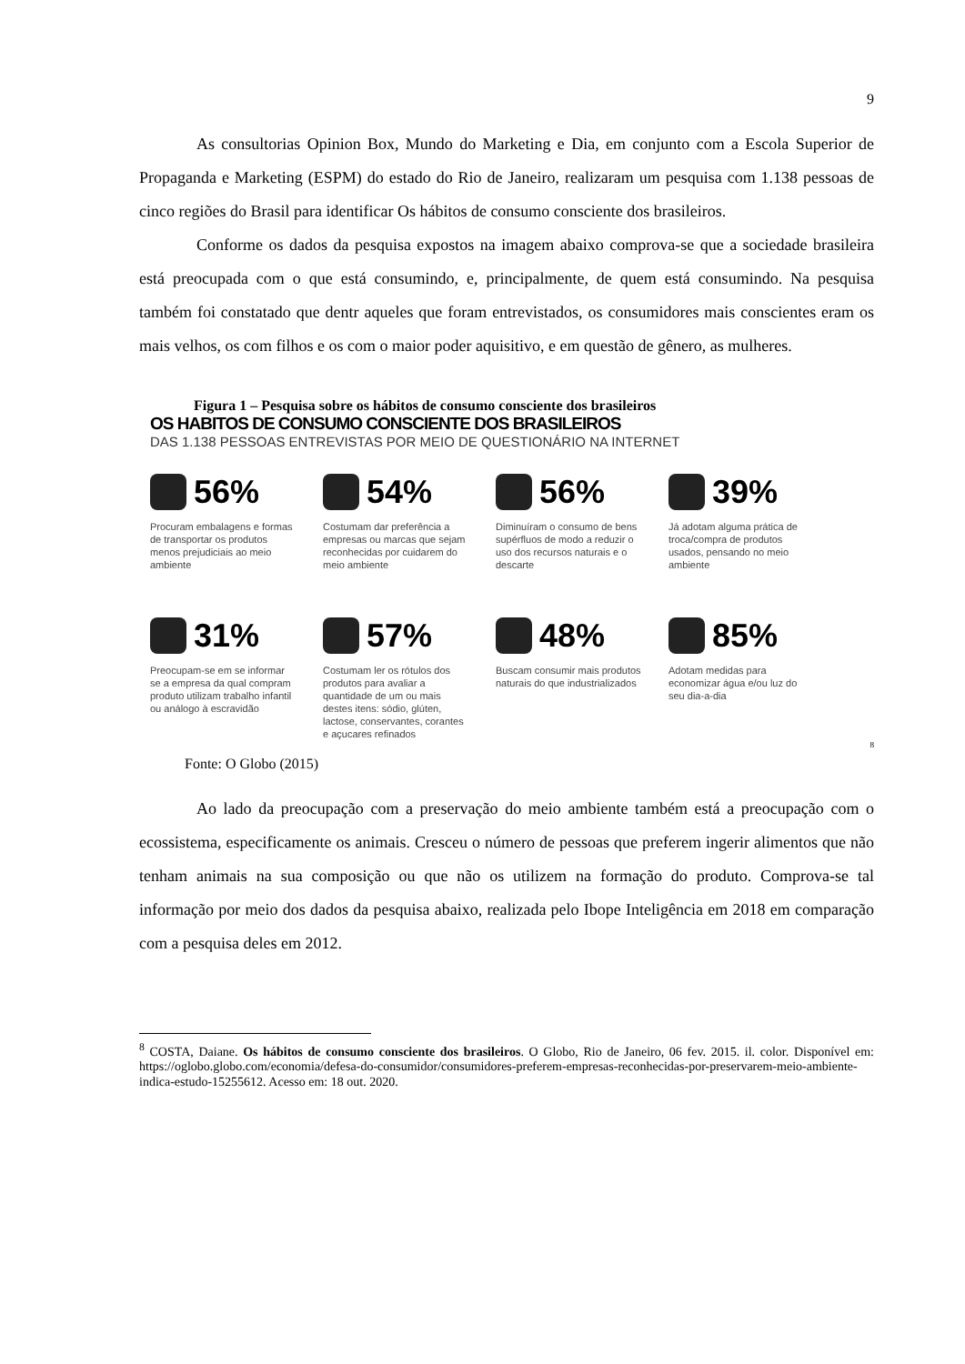9
As consultorias Opinion Box, Mundo do Marketing e Dia, em conjunto com a Escola Superior de Propaganda e Marketing (ESPM) do estado do Rio de Janeiro, realizaram um pesquisa com 1.138 pessoas de cinco regiões do Brasil para identificar Os hábitos de consumo consciente dos brasileiros.
Conforme os dados da pesquisa expostos na imagem abaixo comprova-se que a sociedade brasileira está preocupada com o que está consumindo, e, principalmente, de quem está consumindo. Na pesquisa também foi constatado que dentr aqueles que foram entrevistados, os consumidores mais conscientes eram os mais velhos, os com filhos e os com o maior poder aquisitivo, e em questão de gênero, as mulheres.
Figura 1 – Pesquisa sobre os hábitos de consumo consciente dos brasileiros
OS HABITOS DE CONSUMO CONSCIENTE DOS BRASILEIROS
DAS 1.138 PESSOAS ENTREVISTAS POR MEIO DE QUESTIONÁRIO NA INTERNET
56%
Procuram embalagens e formas de transportar os produtos menos prejudiciais ao meio ambiente
54%
Costumam dar preferência a empresas ou marcas que sejam reconhecidas por cuidarem do meio ambiente
56%
Diminuíram o consumo de bens supérfluos de modo a reduzir o uso dos recursos naturais e o descarte
39%
Já adotam alguma prática de troca/compra de produtos usados, pensando no meio ambiente
31%
Preocupam-se em se informar se a empresa da qual compram produto utilizam trabalho infantil ou análogo à escravidão
57%
Costumam ler os rótulos dos produtos para avaliar a quantidade de um ou mais destes itens: sódio, glúten, lactose, conservantes, corantes e açucares refinados
48%
Buscam consumir mais produtos naturais do que industrializados
85%
Adotam medidas para economizar água e/ou luz do seu dia-a-dia
<sup>8</sup>
Fonte: O Globo (2015)
Ao lado da preocupação com a preservação do meio ambiente também está a preocupação com o ecossistema, especificamente os animais. Cresceu o número de pessoas que preferem ingerir alimentos que não tenham animais na sua composição ou que não os utilizem na formação do produto. Comprova-se tal informação por meio dos dados da pesquisa abaixo, realizada pelo Ibope Inteligência em 2018 em comparação com a pesquisa deles em 2012.
<sup>8</sup> COSTA, Daiane. Os hábitos de consumo consciente dos brasileiros. O Globo, Rio de Janeiro, 06 fev. 2015. il. color. Disponível em: https://oglobo.globo.com/economia/defesa-do-consumidor/consumidores-preferem-empresas-reconhecidas-por-preservarem-meio-ambiente-indica-estudo-15255612. Acesso em: 18 out. 2020.